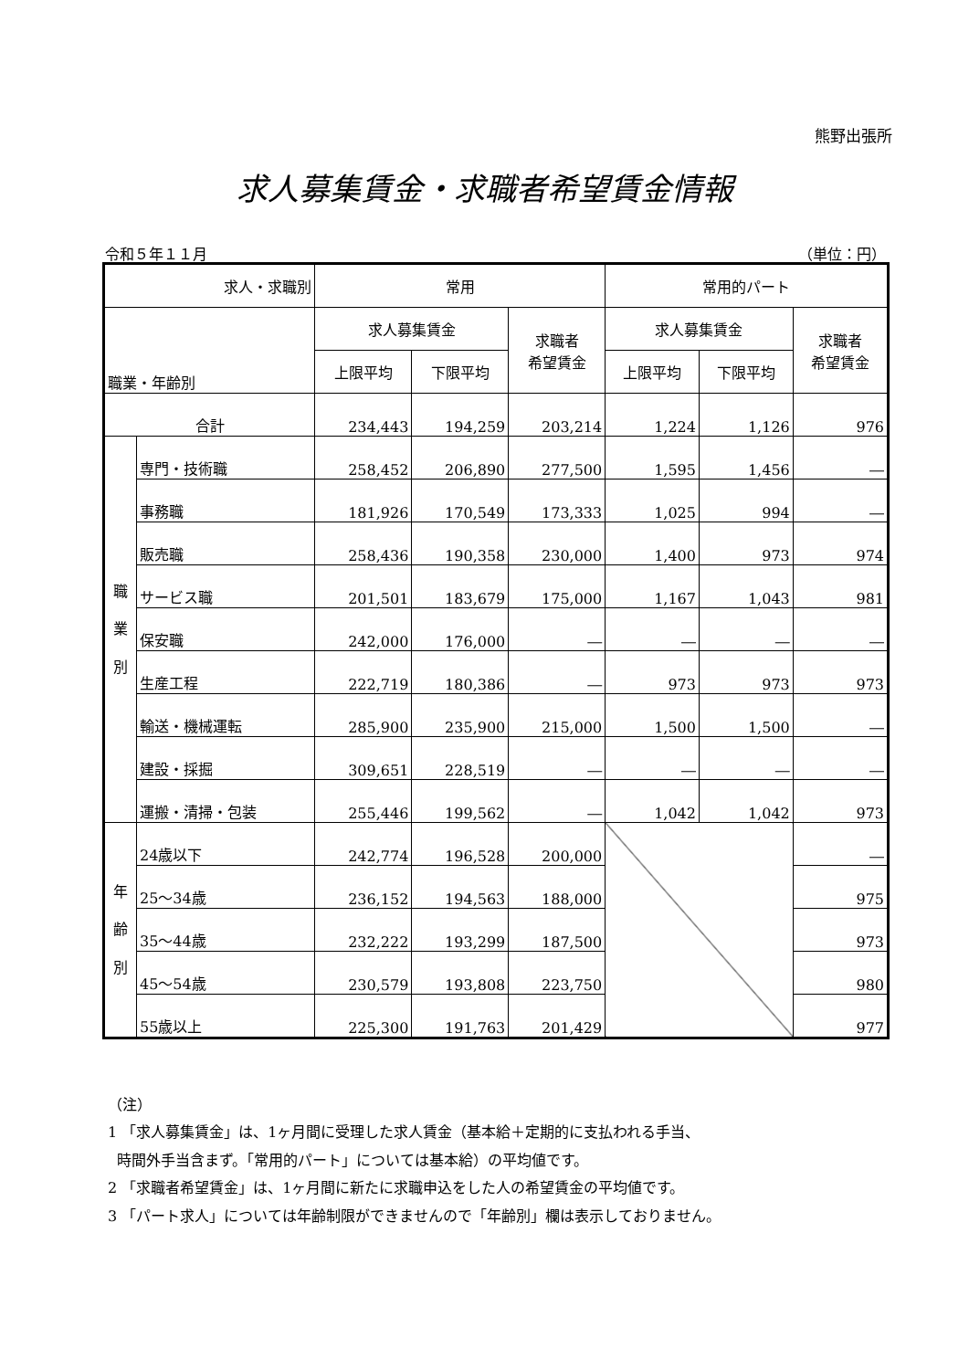熊野出張所
求人募集賃金・求職者希望賃金情報
令和５年１１月 （単位：円）
| 求人・求職別 | | 常用 | | | 常用的パート | | |
| --- | --- | --- | --- | --- | --- | --- | --- |
| 職業・年齢別 | | 求人募集賃金 | | 求職者 希望賃金 | 求人募集賃金 | | 求職者 希望賃金 |
| | | 上限平均 | 下限平均 | | 上限平均 | 下限平均 | |
| 合計 | | 234,443 | 194,259 | 203,214 | 1,224 | 1,126 | 976 |
| 職 業 別 | 専門・技術職 | 258,452 | 206,890 | 277,500 | 1,595 | 1,456 | ― |
| | 事務職 | 181,926 | 170,549 | 173,333 | 1,025 | 994 | ― |
| | 販売職 | 258,436 | 190,358 | 230,000 | 1,400 | 973 | 974 |
| | サービス職 | 201,501 | 183,679 | 175,000 | 1,167 | 1,043 | 981 |
| | 保安職 | 242,000 | 176,000 | ― | ― | ― | ― |
| | 生産工程 | 222,719 | 180,386 | ― | 973 | 973 | 973 |
| | 輸送・機械運転 | 285,900 | 235,900 | 215,000 | 1,500 | 1,500 | ― |
| | 建設・採掘 | 309,651 | 228,519 | ― | ― | ― | ― |
| | 運搬・清掃・包装 | 255,446 | 199,562 | ― | 1,042 | 1,042 | 973 |
| 年 齢 別 | 24歳以下 | 242,774 | 196,528 | 200,000 | | | ― |
| | 25～34歳 | 236,152 | 194,563 | 188,000 | | | 975 |
| | 35～44歳 | 232,222 | 193,299 | 187,500 | | | 973 |
| | 45～54歳 | 230,579 | 193,808 | 223,750 | | | 980 |
| | 55歳以上 | 225,300 | 191,763 | 201,429 | | | 977 |
（注）
1 「求人募集賃金」は、1ヶ月間に受理した求人賃金（基本給＋定期的に支払われる手当、
時間外手当含まず。「常用的パート」については基本給）の平均値です。
2 「求職者希望賃金」は、1ヶ月間に新たに求職申込をした人の希望賃金の平均値です。
3 「パート求人」については年齢制限ができませんので「年齢別」欄は表示しておりません。